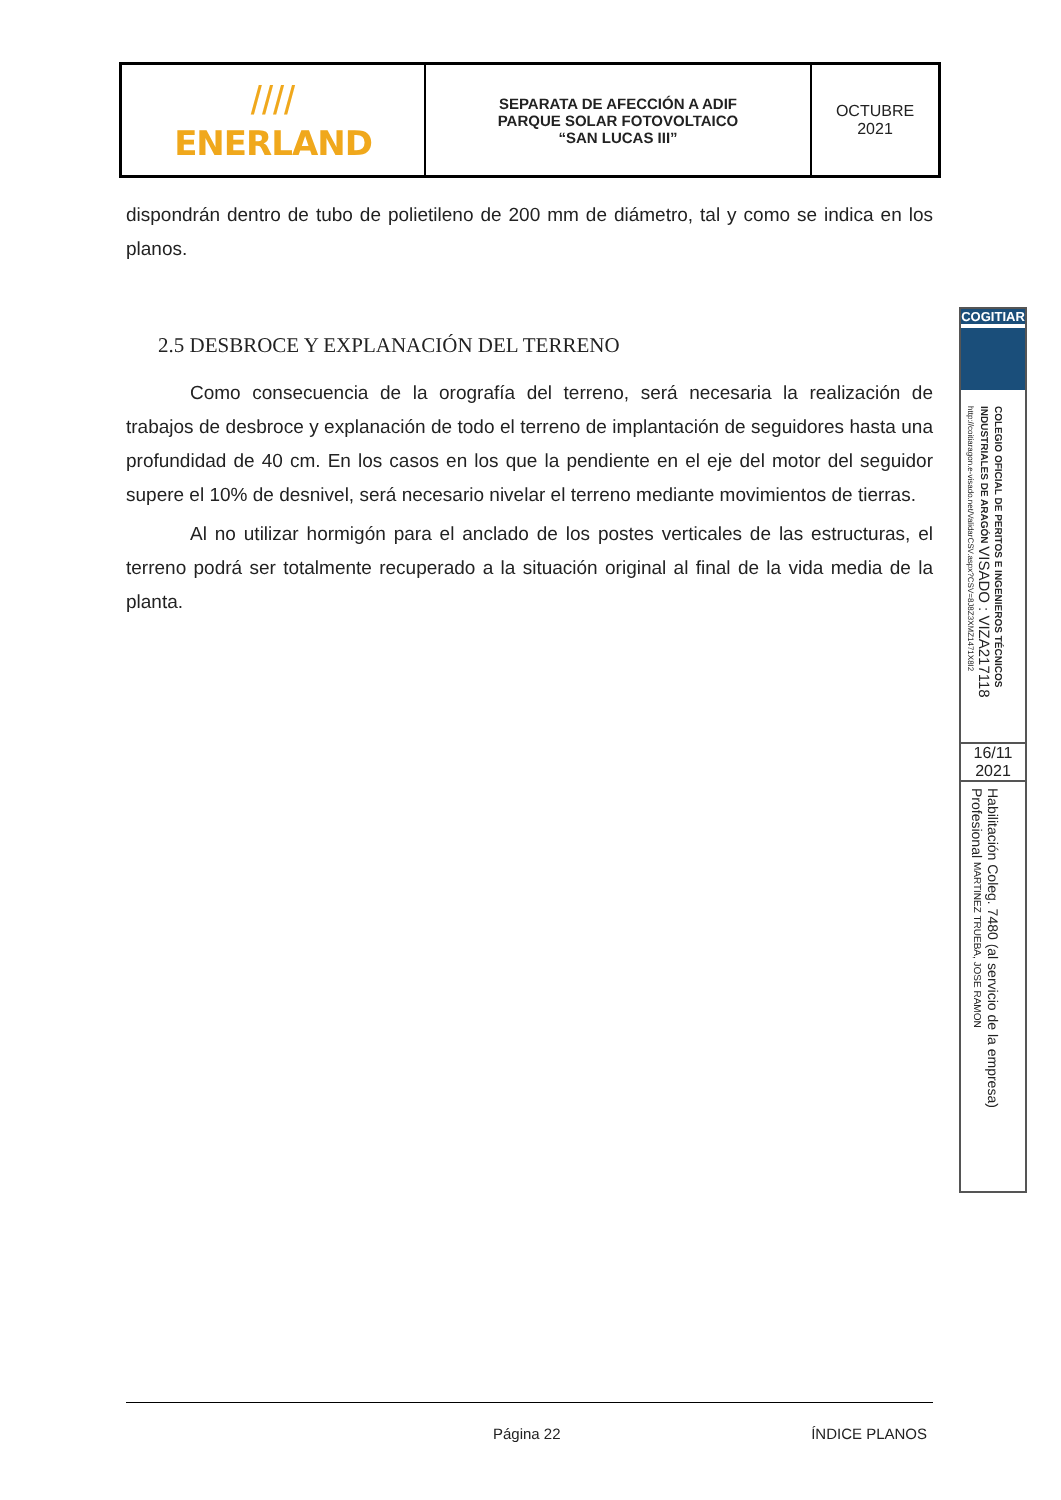| //// ENERLAND | SEPARATA DE AFECCIÓN A ADIF PARQUE SOLAR FOTOVOLTAICO “SAN LUCAS III” | OCTUBRE 2021 |
dispondrán dentro de tubo de polietileno de 200 mm de diámetro, tal y como se indica en los planos.
2.5 DESBROCE Y EXPLANACIÓN DEL TERRENO
Como consecuencia de la orografía del terreno, será necesaria la realización de trabajos de desbroce y explanación de todo el terreno de implantación de seguidores hasta una profundidad de 40 cm. En los casos en los que la pendiente en el eje del motor del seguidor supere el 10% de desnivel, será necesario nivelar el terreno mediante movimientos de tierras.
Al no utilizar hormigón para el anclado de los postes verticales de las estructuras, el terreno podrá ser totalmente recuperado a la situación original al final de la vida media de la planta.
COGITIAR
COLEGIO OFICIAL DE PERITOS E INGENIEROS TÉCNICOS INDUSTRIALES DE ARAGÓN VISADO : VIZA217118 http://coitiaragon.e-visado.net/ValidarCSV.aspx?CSV=8J8Z3XMZ1471X8I2
16/11
2021
Habilitación Coleg. 7480 (al servicio de la empresa) Profesional MARTINEZ TRUEBA, JOSE RAMON
Página 22 ÍNDICE PLANOS